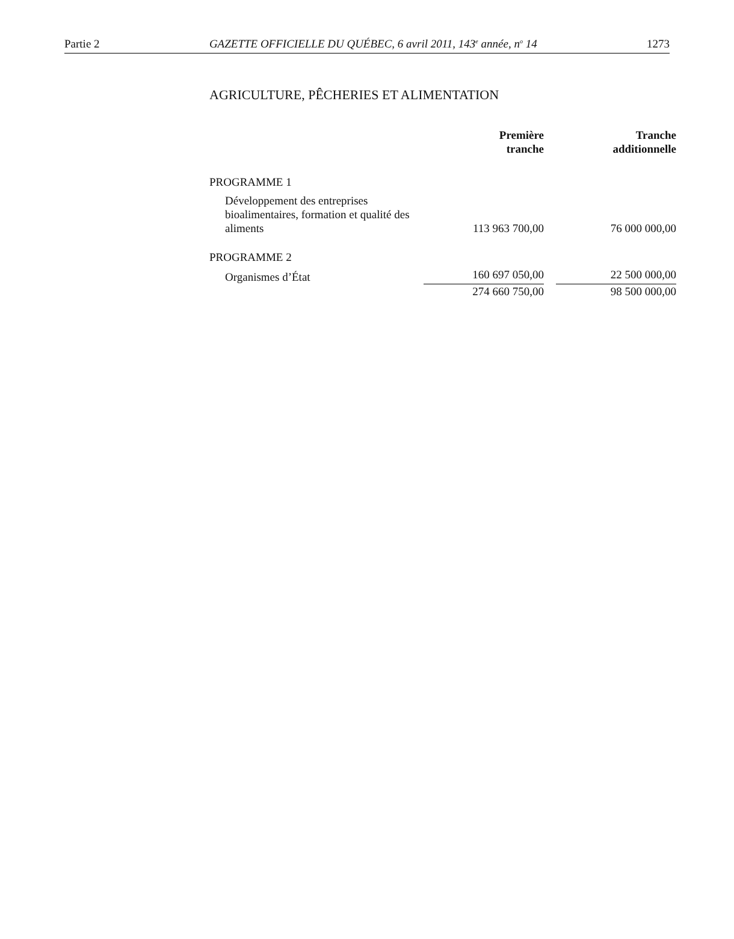Partie 2 GAZETTE OFFICIELLE DU QUÉBEC, 6 avril 2011, 143<sup>e</sup> année, n<sup>o</sup> 14 1273
AGRICULTURE, PÊCHERIES ET ALIMENTATION
| | Première tranche | | Tranche additionnelle |
| --- | --- | --- | --- |
| PROGRAMME 1 | | | |
| Développement des entreprises bioalimentaires, formation et qualité des aliments | 113 963 700,00 | | 76 000 000,00 |
| PROGRAMME 2 | | | |
| Organismes d’État | 160 697 050,00 | | 22 500 000,00 |
| | 274 660 750,00 | | 98 500 000,00 |